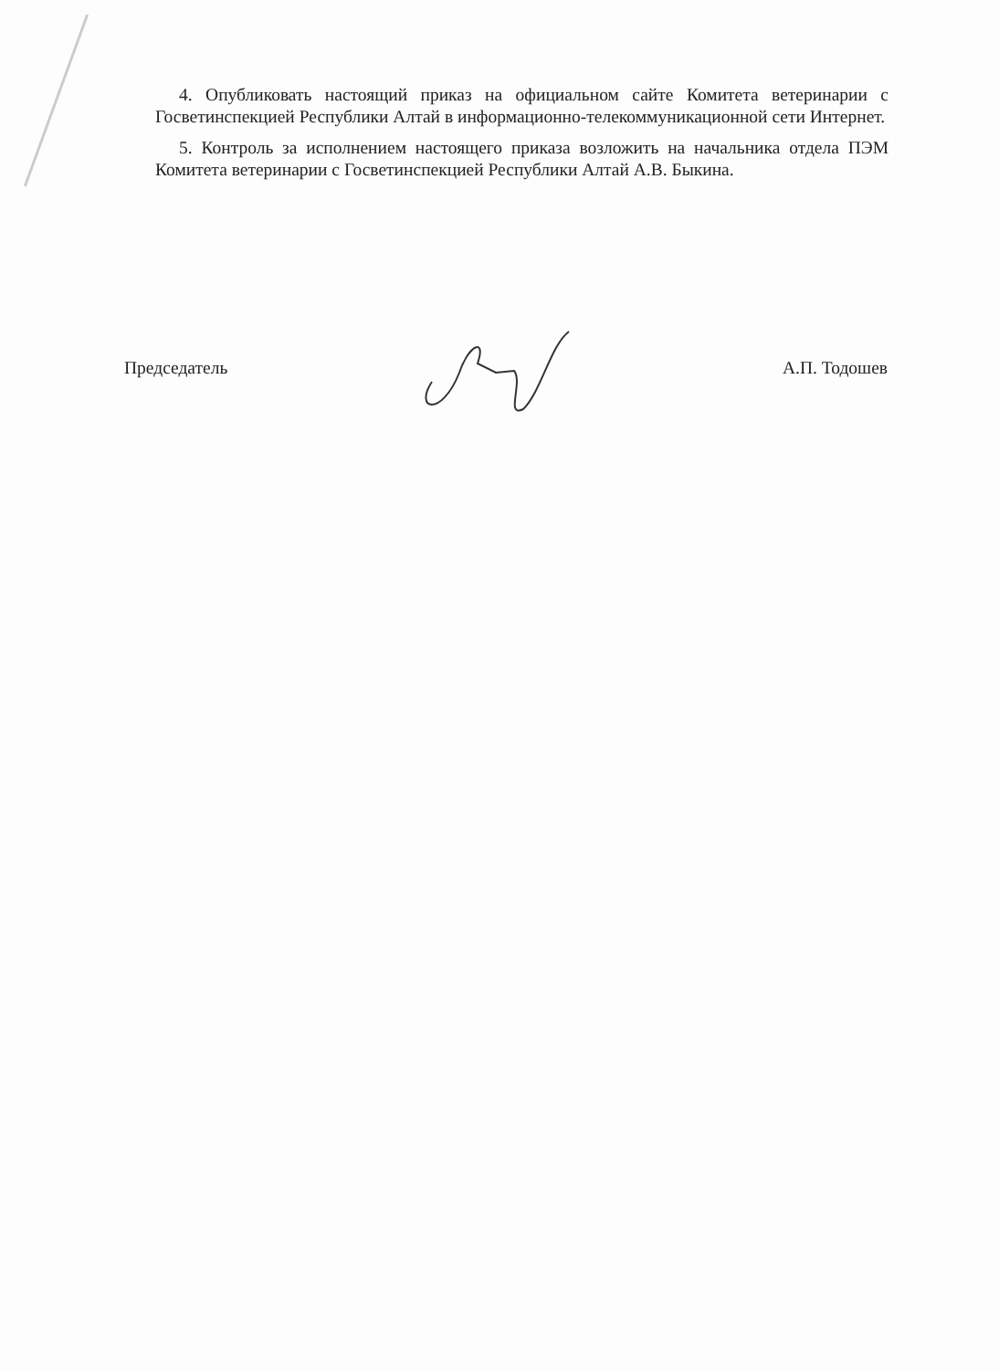4. Опубликовать настоящий приказ на официальном сайте Комитета ветеринарии с Госветинспекцией Республики Алтай в информационно-телекоммуникационной сети Интернет.
5. Контроль за исполнением настоящего приказа возложить на начальника отдела ПЭМ Комитета ветеринарии с Госветинспекцией Республики Алтай А.В. Быкина.
Председатель А.П. Тодошев